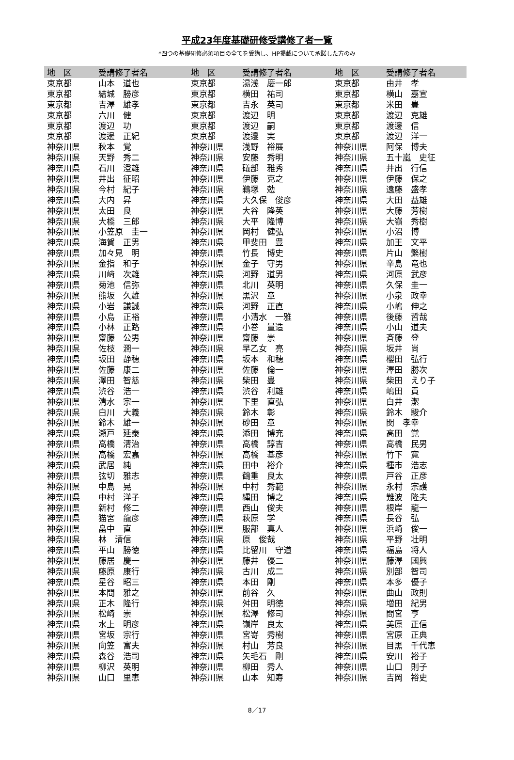平成23年度基礎研修受講修了者一覧
*四つの基礎研修必須項目の全てを受講し、HP掲載について承諾した方のみ
| 地 区 | 受講修了者名 | 地 区 | 受講修了者名 | 地 区 | 受講修了者名 |
| --- | --- | --- | --- | --- | --- |
| 東京都 | 山本 道也 | 東京都 | 湯浅 慶一郎 | 東京都 | 由井 孝 |
| 東京都 | 結城 勝彦 | 東京都 | 横田 祐司 | 東京都 | 横山 嘉宣 |
| 東京都 | 吉澤 雄孝 | 東京都 | 吉永 英司 | 東京都 | 米田 豊 |
| 東京都 | 六川 健 | 東京都 | 渡辺 明 | 東京都 | 渡辺 克雄 |
| 東京都 | 渡辺 功 | 東京都 | 渡辺 嗣 | 東京都 | 渡邊 信 |
| 東京都 | 渡邊 正紀 | 東京都 | 渡邉 実 | 東京都 | 渡辺 洋一 |
| 神奈川県 | 秋本 覚 | 神奈川県 | 浅野 裕展 | 神奈川県 | 阿保 博夫 |
| 神奈川県 | 天野 秀二 | 神奈川県 | 安藤 秀明 | 神奈川県 | 五十嵐 史征 |
| 神奈川県 | 石川 澄雄 | 神奈川県 | 礒部 雅秀 | 神奈川県 | 井出 行信 |
| 神奈川県 | 井出 征昭 | 神奈川県 | 伊藤 克之 | 神奈川県 | 伊藤 保之 |
| 神奈川県 | 今村 紀子 | 神奈川県 | 鵜塚 勊 | 神奈川県 | 遠藤 盛孝 |
| 神奈川県 | 大内 昇 | 神奈川県 | 大久保 俊彦 | 神奈川県 | 大田 益雄 |
| 神奈川県 | 太田 良 | 神奈川県 | 大谷 隆英 | 神奈川県 | 大藤 芳樹 |
| 神奈川県 | 大橋 三郎 | 神奈川県 | 大平 隆博 | 神奈川県 | 大嶺 秀樹 |
| 神奈川県 | 小笠原 圭一 | 神奈川県 | 岡村 健弘 | 神奈川県 | 小沼 博 |
| 神奈川県 | 海賀 正男 | 神奈川県 | 甲斐田 豊 | 神奈川県 | 加王 文平 |
| 神奈川県 | 加々見 明 | 神奈川県 | 竹長 博史 | 神奈川県 | 片山 繁樹 |
| 神奈川県 | 金指 和子 | 神奈川県 | 金子 守男 | 神奈川県 | 辛島 竜也 |
| 神奈川県 | 川﨑 次雄 | 神奈川県 | 河野 道男 | 神奈川県 | 河原 武彦 |
| 神奈川県 | 菊池 信弥 | 神奈川県 | 北川 英明 | 神奈川県 | 久保 圭一 |
| 神奈川県 | 熊坂 久雄 | 神奈川県 | 黒沢 章 | 神奈川県 | 小泉 政幸 |
| 神奈川県 | 小岩 謙誠 | 神奈川県 | 河野 正直 | 神奈川県 | 小嶋 伸之 |
| 神奈川県 | 小島 正裕 | 神奈川県 | 小清水 一雅 | 神奈川県 | 後藤 哲哉 |
| 神奈川県 | 小林 正路 | 神奈川県 | 小巻 量造 | 神奈川県 | 小山 道夫 |
| 神奈川県 | 齋藤 公男 | 神奈川県 | 齋藤 崇 | 神奈川県 | 斉藤 登 |
| 神奈川県 | 佐枝 潤一 | 神奈川県 | 早乙女 亮 | 神奈川県 | 坂井 尚 |
| 神奈川県 | 坂田 静穂 | 神奈川県 | 坂本 和穂 | 神奈川県 | 櫻田 弘行 |
| 神奈川県 | 佐藤 康二 | 神奈川県 | 佐藤 倫一 | 神奈川県 | 澤田 勝次 |
| 神奈川県 | 澤田 智慈 | 神奈川県 | 柴田 豊 | 神奈川県 | 柴田 えり子 |
| 神奈川県 | 渋谷 浩一 | 神奈川県 | 渋谷 利雄 | 神奈川県 | 嶋田 貢 |
| 神奈川県 | 清水 宗一 | 神奈川県 | 下里 直弘 | 神奈川県 | 白井 潔 |
| 神奈川県 | 白川 大義 | 神奈川県 | 鈴木 彰 | 神奈川県 | 鈴木 駿介 |
| 神奈川県 | 鈴木 雄一 | 神奈川県 | 砂田 章 | 神奈川県 | 関 孝幸 |
| 神奈川県 | 瀬戸 延泰 | 神奈川県 | 添田 博充 | 神奈川県 | 高田 覚 |
| 神奈川県 | 高橋 清治 | 神奈川県 | 高橋 諄吉 | 神奈川県 | 高橋 民男 |
| 神奈川県 | 高橋 宏嘉 | 神奈川県 | 高橋 基彦 | 神奈川県 | 竹下 寛 |
| 神奈川県 | 武居 純 | 神奈川県 | 田中 裕介 | 神奈川県 | 種市 浩志 |
| 神奈川県 | 弦切 雅志 | 神奈川県 | 鶴重 良太 | 神奈川県 | 戸谷 正彦 |
| 神奈川県 | 中島 晃 | 神奈川県 | 中村 秀範 | 神奈川県 | 永村 宗護 |
| 神奈川県 | 中村 洋子 | 神奈川県 | 縄田 博之 | 神奈川県 | 難波 隆夫 |
| 神奈川県 | 新村 修二 | 神奈川県 | 西山 俊夫 | 神奈川県 | 根岸 龍一 |
| 神奈川県 | 猫宮 龍彦 | 神奈川県 | 萩原 学 | 神奈川県 | 長谷 弘 |
| 神奈川県 | 畠中 直 | 神奈川県 | 服部 真人 | 神奈川県 | 浜崎 俊一 |
| 神奈川県 | 林 清信 | 神奈川県 | 原 俊哉 | 神奈川県 | 平野 壮明 |
| 神奈川県 | 平山 勝徳 | 神奈川県 | 比留川 守道 | 神奈川県 | 福島 将人 |
| 神奈川県 | 藤居 慶一 | 神奈川県 | 藤井 優二 | 神奈川県 | 藤澤 國興 |
| 神奈川県 | 藤原 康行 | 神奈川県 | 古川 成二 | 神奈川県 | 別部 智司 |
| 神奈川県 | 星谷 昭三 | 神奈川県 | 本田 剛 | 神奈川県 | 本多 優子 |
| 神奈川県 | 本間 雅之 | 神奈川県 | 前谷 久 | 神奈川県 | 曲山 政則 |
| 神奈川県 | 正木 隆行 | 神奈川県 | 舛田 明徳 | 神奈川県 | 増田 紀男 |
| 神奈川県 | 松崎 崇 | 神奈川県 | 松澤 修司 | 神奈川県 | 間宮 亨 |
| 神奈川県 | 水上 明彦 | 神奈川県 | 嶺岸 良太 | 神奈川県 | 美原 正信 |
| 神奈川県 | 宮坂 宗行 | 神奈川県 | 宮嵜 秀樹 | 神奈川県 | 宮原 正典 |
| 神奈川県 | 向笠 富夫 | 神奈川県 | 村山 芳良 | 神奈川県 | 目黒 千代恵 |
| 神奈川県 | 森谷 浩司 | 神奈川県 | 矢毛石 剛 | 神奈川県 | 安川 裕子 |
| 神奈川県 | 柳沢 英明 | 神奈川県 | 柳田 秀人 | 神奈川県 | 山口 則子 |
| 神奈川県 | 山口 里恵 | 神奈川県 | 山本 知寿 | 神奈川県 | 吉岡 裕史 |
8／17